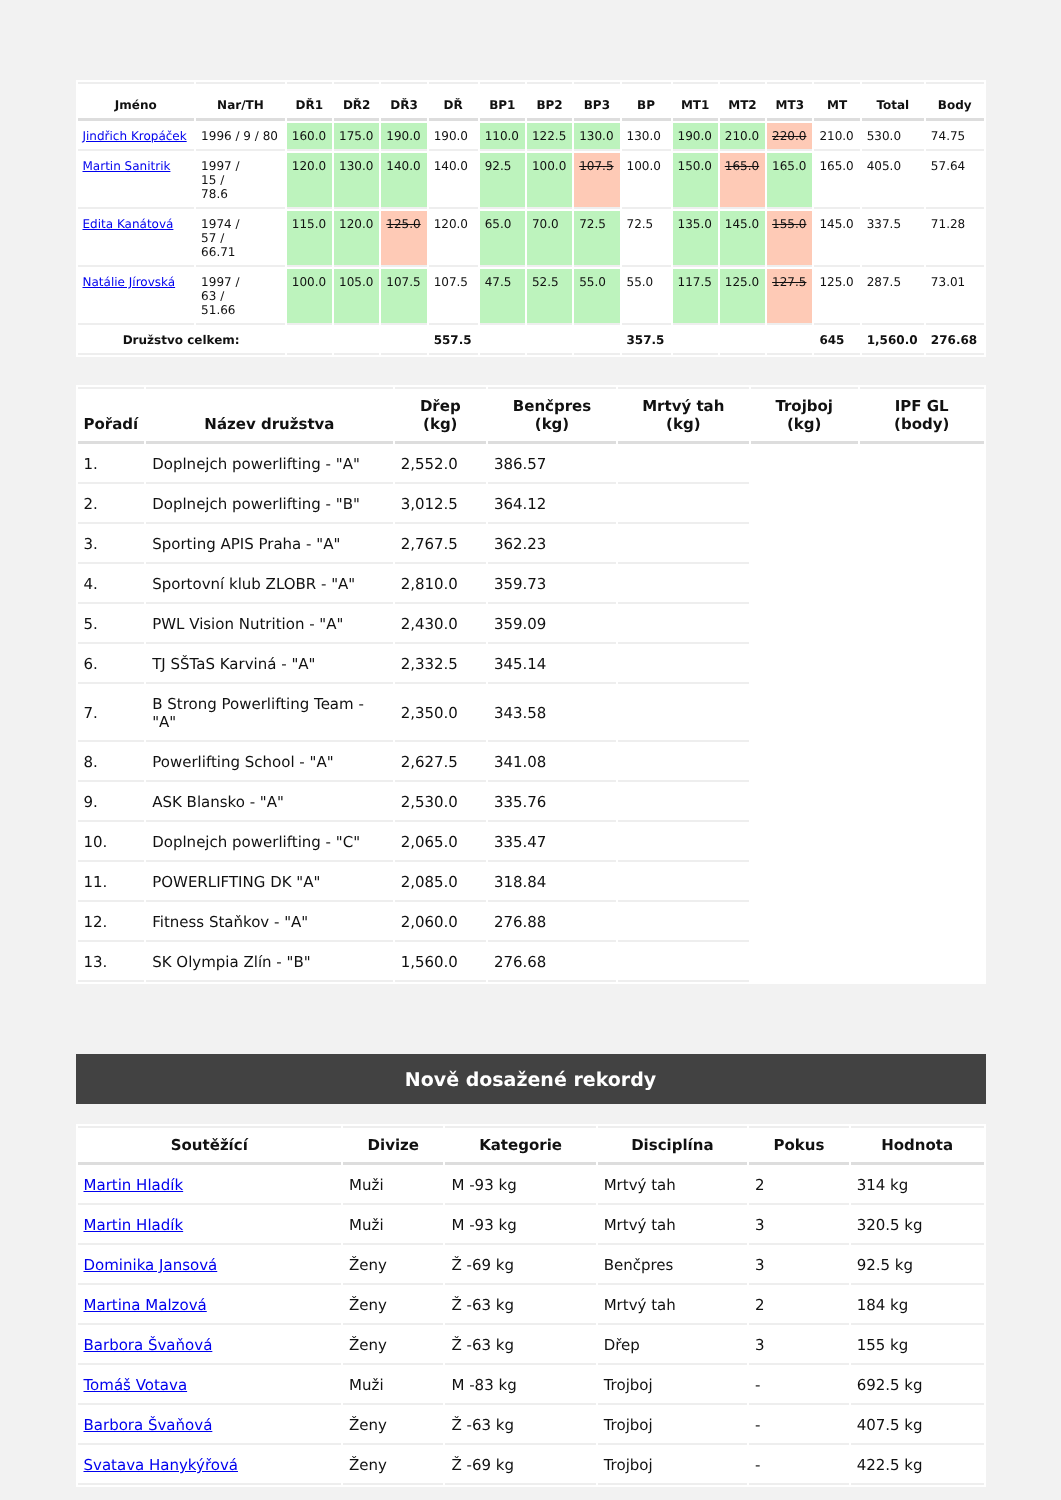| Jméno | Nar/TH | DŘ1 | DŘ2 | DŘ3 | DŘ | BP1 | BP2 | BP3 | BP | MT1 | MT2 | MT3 | MT | Total | Body |
| --- | --- | --- | --- | --- | --- | --- | --- | --- | --- | --- | --- | --- | --- | --- | --- |
| Jindřich Kropáček | 1996 / 9 / 80 | 160.0 | 175.0 | 190.0 | 190.0 | 110.0 | 122.5 | 130.0 | 130.0 | 190.0 | 210.0 | 220.0 | 210.0 | 530.0 | 74.75 |
| Martin Sanitrik | 1997 / 15 / 78.6 | 120.0 | 130.0 | 140.0 | 140.0 | 92.5 | 100.0 | 107.5 | 100.0 | 150.0 | 165.0 | 165.0 | 165.0 | 405.0 | 57.64 |
| Edita Kanátová | 1974 / 57 / 66.71 | 115.0 | 120.0 | 125.0 | 120.0 | 65.0 | 70.0 | 72.5 | 72.5 | 135.0 | 145.0 | 155.0 | 145.0 | 337.5 | 71.28 |
| Natálie Jírovská | 1997 / 63 / 51.66 | 100.0 | 105.0 | 107.5 | 107.5 | 47.5 | 52.5 | 55.0 | 55.0 | 117.5 | 125.0 | 127.5 | 125.0 | 287.5 | 73.01 |
| Družstvo celkem: | | | | | 557.5 | | | | 357.5 | | | | 645 | 1,560.0 | 276.68 |
| Pořadí | Název družstva | Dřep (kg) | Benčpres (kg) | Mrtvý tah (kg) | Trojboj (kg) | IPF GL (body) |
| --- | --- | --- | --- | --- | --- | --- |
| 1. | Doplnejch powerlifting - "A" | 2,552.0 | 386.57 | | | |
| 2. | Doplnejch powerlifting - "B" | 3,012.5 | 364.12 | | | |
| 3. | Sporting APIS Praha - "A" | 2,767.5 | 362.23 | | | |
| 4. | Sportovní klub ZLOBR - "A" | 2,810.0 | 359.73 | | | |
| 5. | PWL Vision Nutrition - "A" | 2,430.0 | 359.09 | | | |
| 6. | TJ SŠTaS Karviná - "A" | 2,332.5 | 345.14 | | | |
| 7. | B Strong Powerlifting Team - "A" | 2,350.0 | 343.58 | | | |
| 8. | Powerlifting School - "A" | 2,627.5 | 341.08 | | | |
| 9. | ASK Blansko - "A" | 2,530.0 | 335.76 | | | |
| 10. | Doplnejch powerlifting - "C" | 2,065.0 | 335.47 | | | |
| 11. | POWERLIFTING DK "A" | 2,085.0 | 318.84 | | | |
| 12. | Fitness Staňkov - "A" | 2,060.0 | 276.88 | | | |
| 13. | SK Olympia Zlín - "B" | 1,560.0 | 276.68 | | | |
Nově dosažené rekordy
| Soutěžící | Divize | Kategorie | Disciplína | Pokus | Hodnota |
| --- | --- | --- | --- | --- | --- |
| Martin Hladík | Muži | M -93 kg | Mrtvý tah | 2 | 314 kg |
| Martin Hladík | Muži | M -93 kg | Mrtvý tah | 3 | 320.5 kg |
| Dominika Jansová | Ženy | Ž -69 kg | Benčpres | 3 | 92.5 kg |
| Martina Malzová | Ženy | Ž -63 kg | Mrtvý tah | 2 | 184 kg |
| Barbora Švaňová | Ženy | Ž -63 kg | Dřep | 3 | 155 kg |
| Tomáš Votava | Muži | M -83 kg | Trojboj | - | 692.5 kg |
| Barbora Švaňová | Ženy | Ž -63 kg | Trojboj | - | 407.5 kg |
| Svatava Hanykýřová | Ženy | Ž -69 kg | Trojboj | - | 422.5 kg |